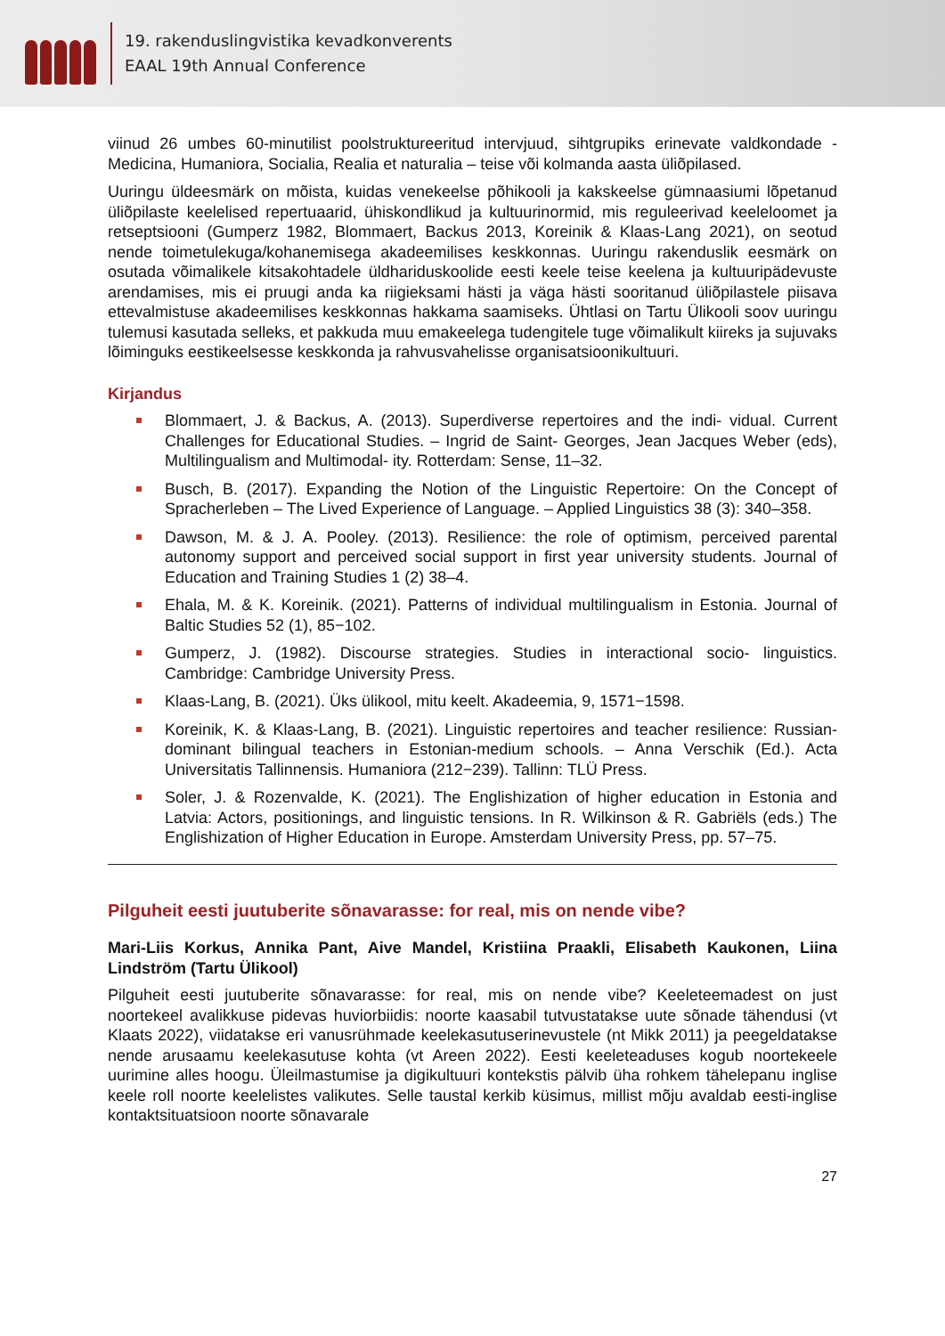19. rakenduslingvistika kevadkonverents
EAAL 19th Annual Conference
viinud 26 umbes 60-minutilist poolstruktureeritud intervjuud, sihtgrupiks erinevate valdkondade - Medicina, Humaniora, Socialia, Realia et naturalia – teise või kolmanda aasta üliõpilased.
Uuringu üldeesmärk on mõista, kuidas venekeelse põhikooli ja kakskeelse gümnaasiumi lõpetanud üliõpilaste keelelised repertuaarid, ühiskondlikud ja kultuurinormid, mis reguleerivad keeleloomet ja retseptsiooni (Gumperz 1982, Blommaert, Backus 2013, Koreinik & Klaas-Lang 2021), on seotud nende toimetulekuga/kohanemisega akadeemilises keskkonnas. Uuringu rakenduslik eesmärk on osutada võimalikele kitsakohtadele üldhariduskoolide eesti keele teise keelena ja kultuuripädevuste arendamises, mis ei pruugi anda ka riigieksami hästi ja väga hästi sooritanud üliõpilastele piisava ettevalmistuse akadeemilises keskkonnas hakkama saamiseks. Ühtlasi on Tartu Ülikooli soov uuringu tulemusi kasutada selleks, et pakkuda muu emakeelega tudengitele tuge võimalikult kiireks ja sujuvaks lõiminguks eestikeelsesse keskkonda ja rahvusvahelisse organisatsioonikultuuri.
Kirjandus
Blommaert, J. & Backus, A. (2013). Superdiverse repertoires and the indi- vidual. Current Challenges for Educational Studies. – Ingrid de Saint- Georges, Jean Jacques Weber (eds), Multilingualism and Multimodal- ity. Rotterdam: Sense, 11–32.
Busch, B. (2017). Expanding the Notion of the Linguistic Repertoire: On the Concept of Spracherleben – The Lived Experience of Language. – Applied Linguistics 38 (3): 340–358.
Dawson, M. & J. A. Pooley. (2013). Resilience: the role of optimism, perceived parental autonomy support and perceived social support in first year university students. Journal of Education and Training Studies 1 (2) 38–4.
Ehala, M. & K. Koreinik. (2021). Patterns of individual multilingualism in Estonia. Journal of Baltic Studies 52 (1), 85−102.
Gumperz, J. (1982). Discourse strategies. Studies in interactional socio- linguistics. Cambridge: Cambridge University Press.
Klaas-Lang, B. (2021). Üks ülikool, mitu keelt. Akadeemia, 9, 1571−1598.
Koreinik, K. & Klaas-Lang, B. (2021). Linguistic repertoires and teacher resilience: Russian-dominant bilingual teachers in Estonian-medium schools. – Anna Verschik (Ed.). Acta Universitatis Tallinnensis. Humaniora (212−239). Tallinn: TLÜ Press.
Soler, J. & Rozenvalde, K. (2021). The Englishization of higher education in Estonia and Latvia: Actors, positionings, and linguistic tensions. In R. Wilkinson & R. Gabriëls (eds.) The Englishization of Higher Education in Europe. Amsterdam University Press, pp. 57–75.
Pilguheit eesti juutuberite sõnavarasse: for real, mis on nende vibe?
Mari-Liis Korkus, Annika Pant, Aive Mandel, Kristiina Praakli, Elisabeth Kaukonen, Liina Lindström (Tartu Ülikool)
Pilguheit eesti juutuberite sõnavarasse: for real, mis on nende vibe? Keeleteemadest on just noortekeel avalikkuse pidevas huviorbiidis: noorte kaasabil tutvustatakse uute sõnade tähendusi (vt Klaats 2022), viidatakse eri vanusrühmade keelekasutuserinevustele (nt Mikk 2011) ja peegeldatakse nende arusaamu keelekasutuse kohta (vt Areen 2022). Eesti keeleteaduses kogub noortekeele uurimine alles hoogu. Üleilmastumise ja digikultuuri kontekstis pälvib üha rohkem tähelepanu inglise keele roll noorte keelelistes valikutes. Selle taustal kerkib küsimus, millist mõju avaldab eesti-inglise kontaktsituatsioon noorte sõnavarale
27